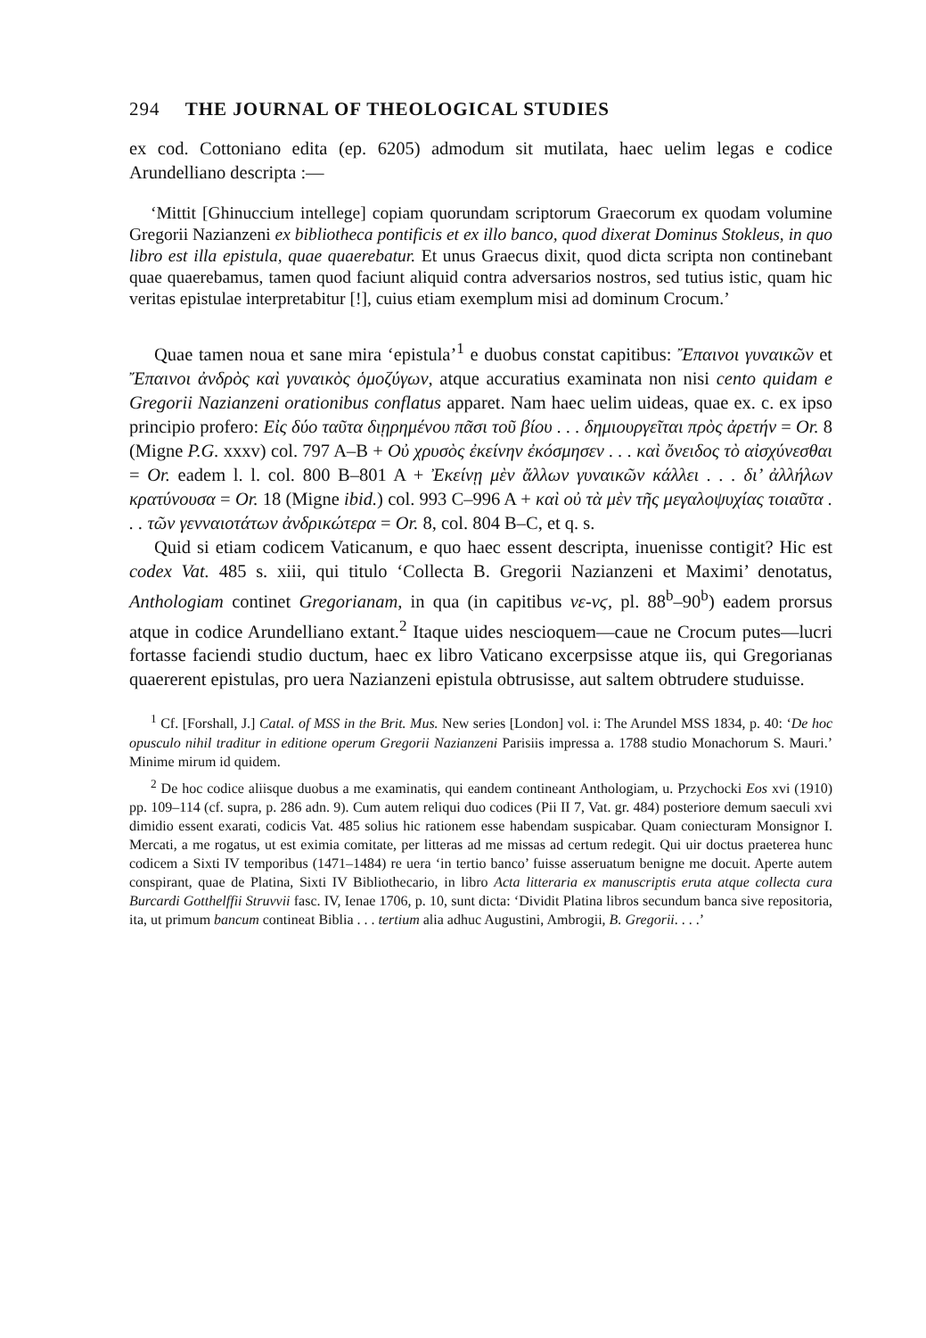294 THE JOURNAL OF THEOLOGICAL STUDIES
ex cod. Cottoniano edita (ep. 6205) admodum sit mutilata, haec uelim legas e codice Arundelliano descripta :—
‘Mittit [Ghinuccium intellege] copiam quorundam scriptorum Graecorum ex quodam volumine Gregorii Nazianzeni ex bibliotheca pontificis et ex illo banco, quod dixerat Dominus Stokleus, in quo libro est illa epistula, quae quaerebatur. Et unus Graecus dixit, quod dicta scripta non continebant quae quaerebamus, tamen quod faciunt aliquid contra adversarios nostros, sed tutius istic, quam hic veritas epistulae interpretabitur [!], cuius etiam exemplum misi ad dominum Crocum.’
Quae tamen noua et sane mira ‘epistula’<sup>1</sup> e duobus constat capitibus: Ἔπαινοι γυναικῶν et Ἔπαινοι ἀνδρὸς καὶ γυναικὸς ὁμοζύγων, atque accuratius examinata non nisi cento quidam e Gregorii Nazianzeni orationibus conflatus apparet. Nam haec uelim uideas, quae ex. c. ex ipso principio profero: Εἰς δύο ταῦτα διῃρημένου πᾶσι τοῦ βίου . . . δημιουργεῖται πρὸς ἀρετήν = Or. 8 (Migne P.G. xxxv) col. 797 A–B + Οὐ χρυσὸς ἐκείνην ἐκόσμησεν . . . καὶ ὄνειδος τὸ αἰσχύνεσθαι = Or. eadem l. l. col. 800 B–801 A + Ἐκείνῃ μὲν ἄλλων γυναικῶν κάλλει . . . δι’ ἀλλήλων κρατύνουσα = Or. 18 (Migne ibid.) col. 993 C–996 A + καὶ οὐ τὰ μὲν τῆς μεγαλοψυχίας τοιαῦτα . . . τῶν γενναιοτάτων ἀνδρικώτερα = Or. 8, col. 804 B–C, et q. s.
Quid si etiam codicem Vaticanum, e quo haec essent descripta, inuenisse contigit? Hic est codex Vat. 485 s. xiii, qui titulo ‘Collecta B. Gregorii Nazianzeni et Maximi’ denotatus, Anthologiam continet Gregorianam, in qua (in capitibus νε-νϛ, pl. 88<sup>b</sup>–90<sup>b</sup>) eadem prorsus atque in codice Arundelliano extant.<sup>2</sup> Itaque uides nescioquem—caue ne Crocum putes—lucri fortasse faciendi studio ductum, haec ex libro Vaticano excerpsisse atque iis, qui Gregorianas quaererent epistulas, pro uera Nazianzeni epistula obtrusisse, aut saltem obtrudere studuisse.
<sup>1</sup> Cf. [Forshall, J.] Catal. of MSS in the Brit. Mus. New series [London] vol. i: The Arundel MSS 1834, p. 40: ‘De hoc opusculo nihil traditur in editione operum Gregorii Nazianzeni Parisiis impressa a. 1788 studio Monachorum S. Mauri.’ Minime mirum id quidem.
<sup>2</sup> De hoc codice aliisque duobus a me examinatis, qui eandem contineant Anthologiam, u. Przychocki Eos xvi (1910) pp. 109–114 (cf. supra, p. 286 adn. 9). Cum autem reliqui duo codices (Pii II 7, Vat. gr. 484) posteriore demum saeculi xvi dimidio essent exarati, codicis Vat. 485 solius hic rationem esse habendam suspicabar. Quam coniecturam Monsignor I. Mercati, a me rogatus, ut est eximia comitate, per litteras ad me missas ad certum redegit. Qui uir doctus praeterea hunc codicem a Sixti IV temporibus (1471–1484) re uera ‘in tertio banco’ fuisse asseruatum benigne me docuit. Aperte autem conspirant, quae de Platina, Sixti IV Bibliothecario, in libro Acta litteraria ex manuscriptis eruta atque collecta cura Burcardi Gotthelffii Struvvii fasc. IV, Ienae 1706, p. 10, sunt dicta: ‘Dividit Platina libros secundum banca sive repositoria, ita, ut primum bancum contineat Biblia . . . tertium alia adhuc Augustini, Ambrogii, B. Gregorii. . . .’